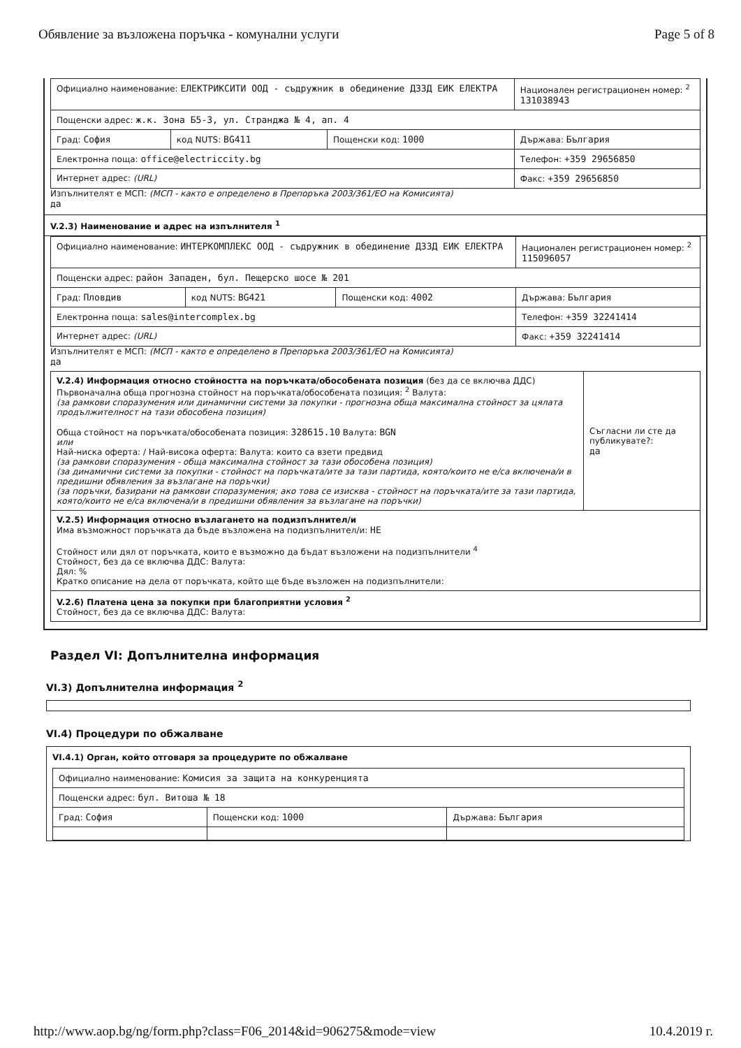Обявление за възложена поръчка - комунални услуги Page 5 of 8
| Официално наименование: ЕЛЕКТРИКСИТИ ООД - съдружник в обединение ДЗЗД ЕИК ЕЛЕКТРА | | | Национален регистрационен номер: <sup>2</sup> 131038943 |
| Пощенски адрес: ж.к. Зона Б5-3, ул. Странджа № 4, ап. 4 | | | |
| Град: София | код NUTS: BG411 | Пощенски код: 1000 | Държава: България |
| Електронна поща: office@electriccity.bg | | | Телефон: +359 29656850 |
| Интернет адрес: (URL) | | | Факс: +359 29656850 |
Изпълнителят е МСП: (МСП - както е определено в Препоръка 2003/361/ЕО на Комисията)
да
V.2.3) Наименование и адрес на изпълнителя <sup>1</sup>
| Официално наименование: ИНТЕРКОМПЛЕКС ООД - съдружник в обединение ДЗЗД ЕИК ЕЛЕКТРА | | | Национален регистрационен номер: <sup>2</sup> 115096057 |
| Пощенски адрес: район Западен, бул. Пещерско шосе № 201 | | | |
| Град: Пловдив | код NUTS: BG421 | Пощенски код: 4002 | Държава: България |
| Електронна поща: sales@intercomplex.bg | | | Телефон: +359 32241414 |
| Интернет адрес: (URL) | | | Факс: +359 32241414 |
Изпълнителят е МСП: (МСП - както е определено в Препоръка 2003/361/ЕО на Комисията)
да
| V.2.4) Информация относно стойността на поръчката/обособената позиция (без да се включва ДДС) Първоначална обща прогнозна стойност на поръчката/обособената позиция: <sup>2</sup> Валута: (за рамкови споразумения или динамични системи за покупки - прогнозна обща максимална стойност за цялата продължителност на тази обособена позиция) Обща стойност на поръчката/обособената позиция: 328615.10 Валута: BGN или Най-ниска оферта: / Най-висока оферта: Валута: които са взети предвид (за рамкови споразумения - обща максимална стойност за тази обособена позиция) (за динамични системи за покупки - стойност на поръчката/ите за тази партида, която/които не е/са включена/и в предишни обявления за възлагане на поръчки) (за поръчки, базирани на рамкови споразумения; ако това се изисква - стойност на поръчката/ите за тази партида, която/които не е/са включена/и в предишни обявления за възлагане на поръчки) | Съгласни ли сте да публикувате?: да |
| V.2.5) Информация относно възлагането на подизпълнител/и Има възможност поръчката да бъде възложена на подизпълнител/и: НЕ Стойност или дял от поръчката, които е възможно да бъдат възложени на подизпълнители <sup>4</sup> Стойност, без да се включва ДДС: Валута: Дял: % Кратко описание на дела от поръчката, който ще бъде възложен на подизпълнители: | |
| V.2.6) Платена цена за покупки при благоприятни условия <sup>2</sup> Стойност, без да се включва ДДС: Валута: | |
Раздел VI: Допълнителна информация
VI.3) Допълнителна информация <sup>2</sup>
VI.4) Процедури по обжалване
VI.4.1) Орган, който отговаря за процедурите по обжалване
| Официално наименование: Комисия за защита на конкуренцията | | |
| Пощенски адрес: бул. Витоша № 18 | | |
| Град: София | Пощенски код: 1000 | Държава: България |
http://www.aop.bg/ng/form.php?class=F06_2014&id=906275&mode=view 10.4.2019 г.